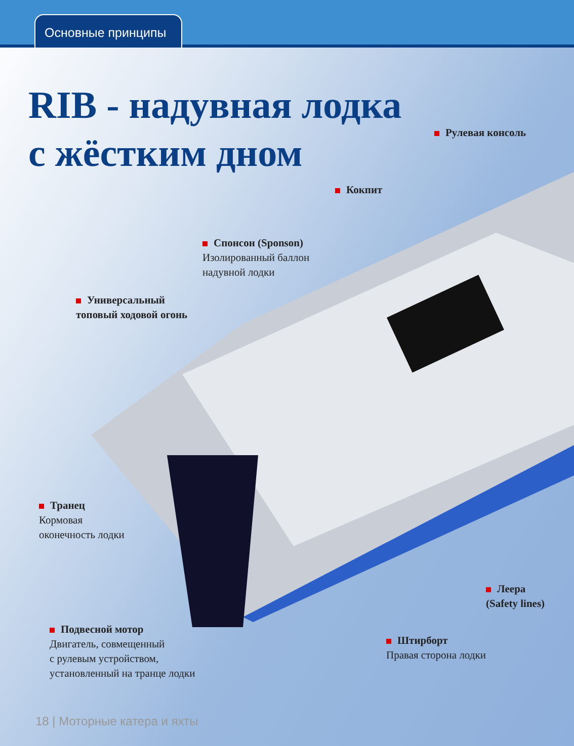Основные принципы
RIB - надувная лодка
с жёстким дном
Рулевая консоль
Кокпит
Спонсон (Sponson)
Изолированный баллон
надувной лодки
Универсальный
топовый ходовой огонь
Транец
Кормовая
оконечность лодки
Леера
(Safety lines)
Подвесной мотор
Двигатель, совмещенный
с рулевым устройством,
установленный на транце лодки
Штирборт
Правая сторона лодки
18 | Моторные катера и яхты